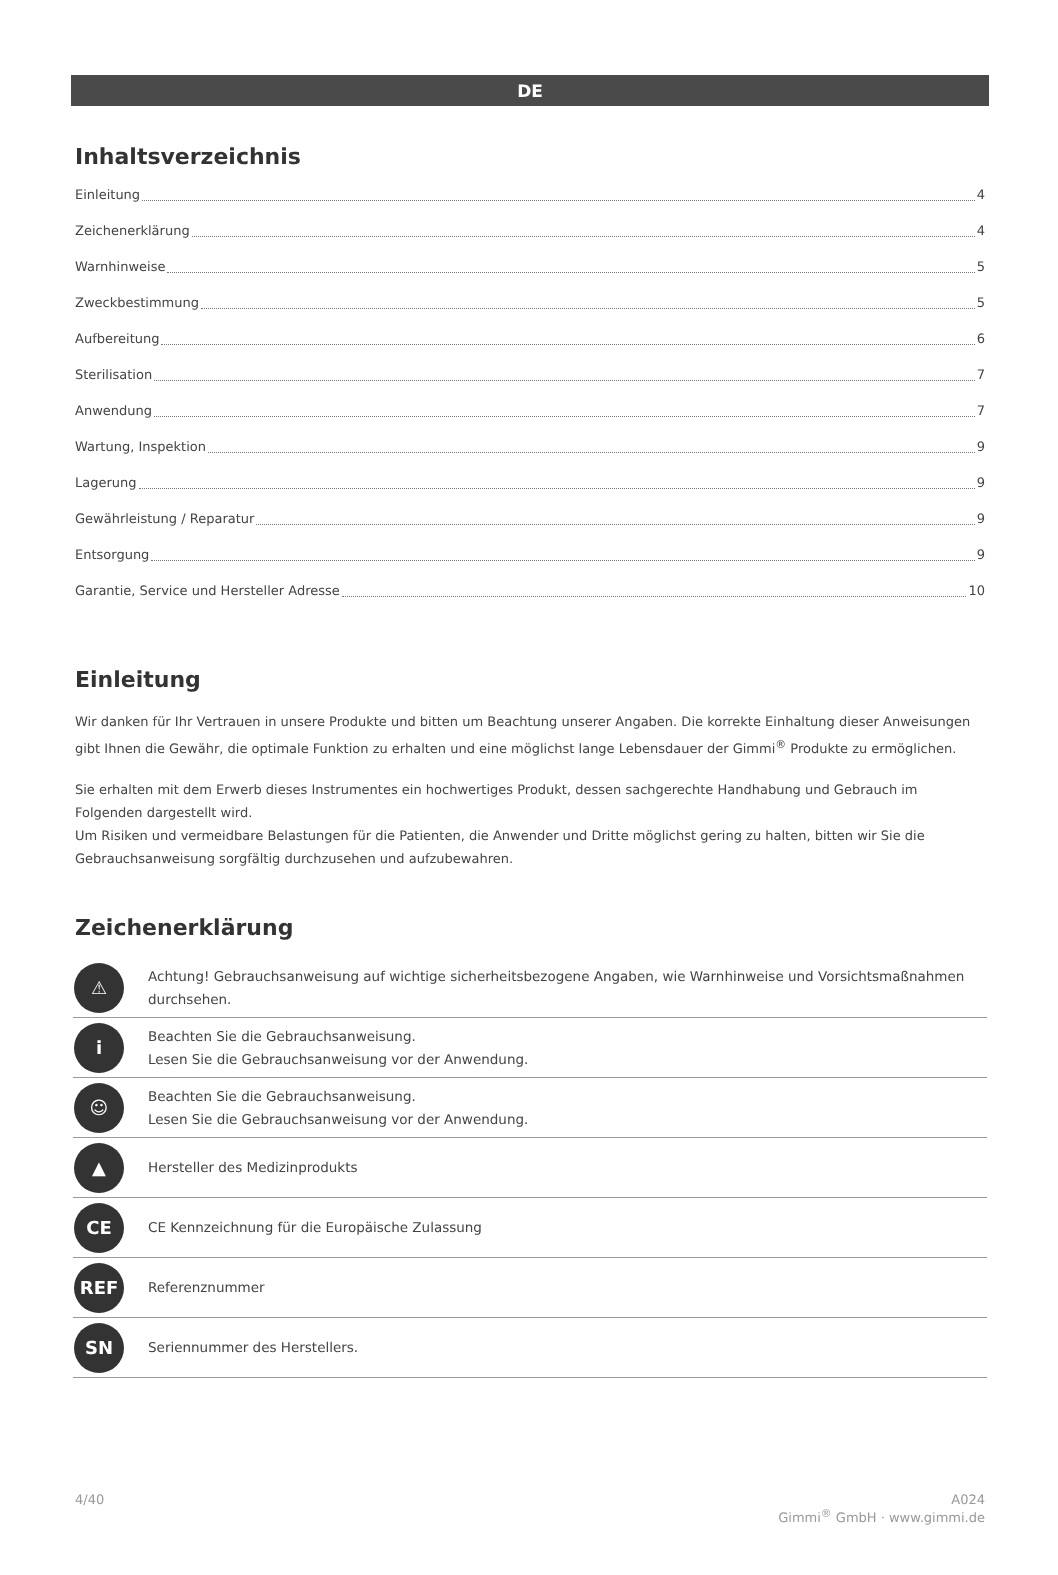DE
Inhaltsverzeichnis
Einleitung 4
Zeichenerklärung 4
Warnhinweise 5
Zweckbestimmung 5
Aufbereitung 6
Sterilisation 7
Anwendung 7
Wartung, Inspektion 9
Lagerung 9
Gewährleistung / Reparatur 9
Entsorgung 9
Garantie, Service und Hersteller Adresse 10
Einleitung
Wir danken für Ihr Vertrauen in unsere Produkte und bitten um Beachtung unserer Angaben. Die korrekte Einhaltung dieser Anweisungen gibt Ihnen die Gewähr, die optimale Funktion zu erhalten und eine möglichst lange Lebensdauer der Gimmi<sup>®</sup> Produkte zu ermöglichen.
Sie erhalten mit dem Erwerb dieses Instrumentes ein hochwertiges Produkt, dessen sachgerechte Handhabung und Gebrauch im Folgenden dargestellt wird.
Um Risiken und vermeidbare Belastungen für die Patienten, die Anwender und Dritte möglichst gering zu halten, bitten wir Sie die Gebrauchsanweisung sorgfältig durchzusehen und aufzubewahren.
Zeichenerklärung
| ⚠ | Achtung! Gebrauchsanweisung auf wichtige sicherheitsbezogene Angaben, wie Warnhinweise und Vorsichtsmaßnahmen durchsehen. |
| i | Beachten Sie die Gebrauchsanweisung. Lesen Sie die Gebrauchsanweisung vor der Anwendung. |
| ☺ | Beachten Sie die Gebrauchsanweisung. Lesen Sie die Gebrauchsanweisung vor der Anwendung. |
| ▲ | Hersteller des Medizinprodukts |
| CE | CE Kennzeichnung für die Europäische Zulassung |
| REF | Referenznummer |
| SN | Seriennummer des Herstellers. |
4/40 A024
Gimmi<sup>®</sup> GmbH · www.gimmi.de